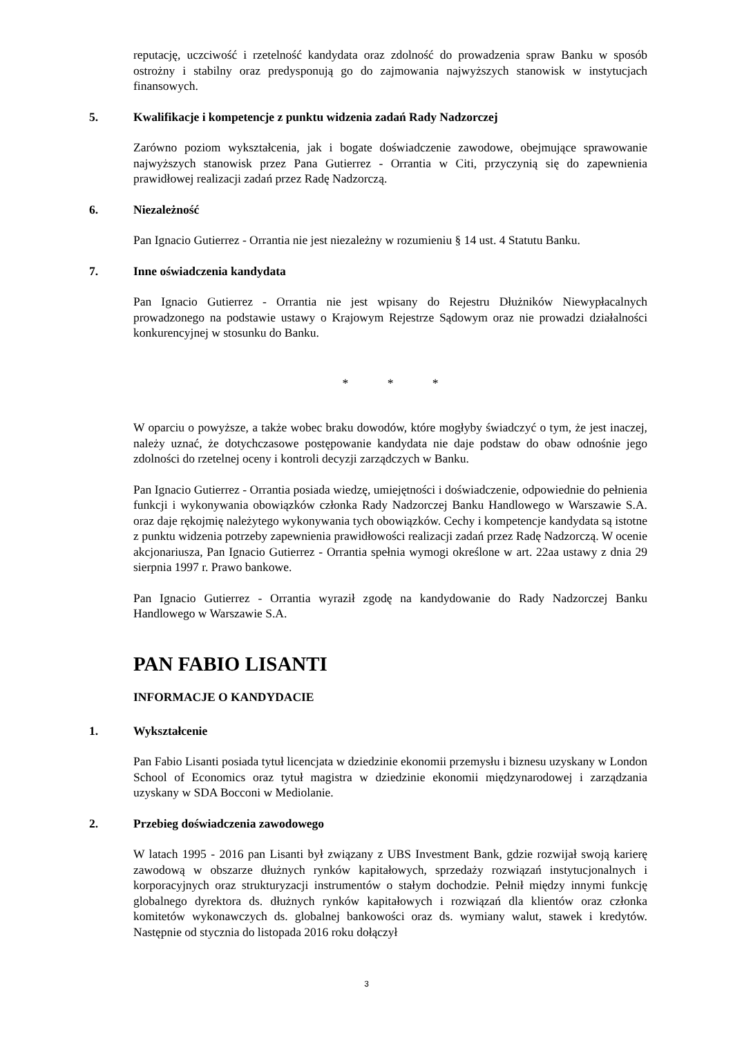reputację, uczciwość i rzetelność kandydata oraz zdolność do prowadzenia spraw Banku w sposób ostrożny i stabilny oraz predysponują go do zajmowania najwyższych stanowisk w instytucjach finansowych.
5. Kwalifikacje i kompetencje z punktu widzenia zadań Rady Nadzorczej
Zarówno poziom wykształcenia, jak i bogate doświadczenie zawodowe, obejmujące sprawowanie najwyższych stanowisk przez Pana Gutierrez - Orrantia w Citi, przyczynią się do zapewnienia prawidłowej realizacji zadań przez Radę Nadzorczą.
6. Niezależność
Pan Ignacio Gutierrez - Orrantia nie jest niezależny w rozumieniu § 14 ust. 4 Statutu Banku.
7. Inne oświadczenia kandydata
Pan Ignacio Gutierrez - Orrantia nie jest wpisany do Rejestru Dłużników Niewypłacalnych prowadzonego na podstawie ustawy o Krajowym Rejestrze Sądowym oraz nie prowadzi działalności konkurencyjnej w stosunku do Banku.
* * *
W oparciu o powyższe, a także wobec braku dowodów, które mogłyby świadczyć o tym, że jest inaczej, należy uznać, że dotychczasowe postępowanie kandydata nie daje podstaw do obaw odnośnie jego zdolności do rzetelnej oceny i kontroli decyzji zarządczych w Banku.
Pan Ignacio Gutierrez - Orrantia posiada wiedzę, umiejętności i doświadczenie, odpowiednie do pełnienia funkcji i wykonywania obowiązków członka Rady Nadzorczej Banku Handlowego w Warszawie S.A. oraz daje rękojmię należytego wykonywania tych obowiązków. Cechy i kompetencje kandydata są istotne z punktu widzenia potrzeby zapewnienia prawidłowości realizacji zadań przez Radę Nadzorczą. W ocenie akcjonariusza, Pan Ignacio Gutierrez - Orrantia spełnia wymogi określone w art. 22aa ustawy z dnia 29 sierpnia 1997 r. Prawo bankowe.
Pan Ignacio Gutierrez - Orrantia wyraził zgodę na kandydowanie do Rady Nadzorczej Banku Handlowego w Warszawie S.A.
PAN FABIO LISANTI
INFORMACJE O KANDYDACIE
1. Wykształcenie
Pan Fabio Lisanti posiada tytuł licencjata w dziedzinie ekonomii przemysłu i biznesu uzyskany w London School of Economics oraz tytuł magistra w dziedzinie ekonomii międzynarodowej i zarządzania uzyskany w SDA Bocconi w Mediolanie.
2. Przebieg doświadczenia zawodowego
W latach 1995 - 2016 pan Lisanti był związany z UBS Investment Bank, gdzie rozwijał swoją karierę zawodową w obszarze dłużnych rynków kapitałowych, sprzedaży rozwiązań instytucjonalnych i korporacyjnych oraz strukturyzacji instrumentów o stałym dochodzie. Pełnił między innymi funkcję globalnego dyrektora ds. dłużnych rynków kapitałowych i rozwiązań dla klientów oraz członka komitetów wykonawczych ds. globalnej bankowości oraz ds. wymiany walut, stawek i kredytów. Następnie od stycznia do listopada 2016 roku dołączył
3